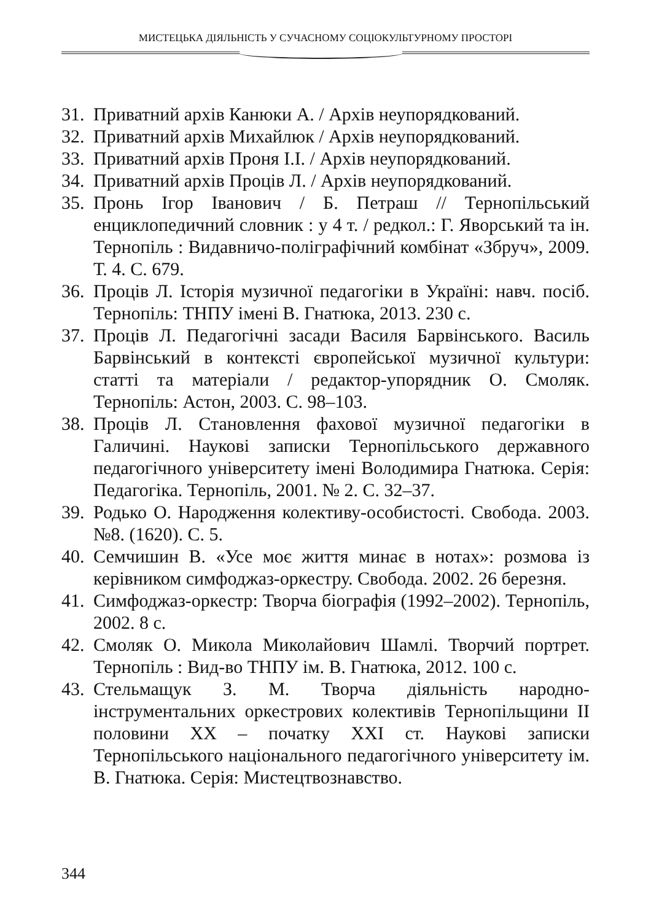МИСТЕЦЬКА ДІЯЛЬНІСТЬ У СУЧАСНОМУ СОЦІОКУЛЬТУРНОМУ ПРОСТОРІ
31. Приватний архів Канюки А. / Архів неупорядкований.
32. Приватний архів Михайлюк / Архів неупорядкований.
33. Приватний архів Проня І.І. / Архів неупорядкований.
34. Приватний архів Проців Л. / Архів неупорядкований.
35. Пронь Ігор Іванович / Б. Петраш // Тернопільський енциклопедичний словник : у 4 т. / редкол.: Г. Яворський та ін. Тернопіль : Видавничо-поліграфічний комбінат «Збруч», 2009. Т. 4. С. 679.
36. Проців Л. Історія музичної педагогіки в Україні: навч. посіб. Тернопіль: ТНПУ імені В. Гнатюка, 2013. 230 с.
37. Проців Л. Педагогічні засади Василя Барвінського. Василь Барвінський в контексті європейської музичної культури: статті та матеріали / редактор-упорядник О. Смоляк. Тернопіль: Астон, 2003. С. 98–103.
38. Проців Л. Становлення фахової музичної педагогіки в Галичині. Наукові записки Тернопільського державного педагогічного університету імені Володимира Гнатюка. Серія: Педагогіка. Тернопіль, 2001. № 2. С. 32–37.
39. Родько О. Народження колективу-особистості. Свобода. 2003. №8. (1620). С. 5.
40. Семчишин В. «Усе моє життя минає в нотах»: розмова із керівником симфоджаз-оркестру. Свобода. 2002. 26 березня.
41. Симфоджаз-оркестр: Творча біографія (1992–2002). Тернопіль, 2002. 8 с.
42. Смоляк О. Микола Миколайович Шамлі. Творчий портрет. Тернопіль : Вид-во ТНПУ ім. В. Гнатюка, 2012. 100 с.
43. Стельмащук З. М. Творча діяльність народно-інструментальних оркестрових колективів Тернопільщини ІІ половини ХХ – початку ХХІ ст. Наукові записки Тернопільського національного педагогічного університету ім. В. Гнатюка. Серія: Мистецтвознавство.
344